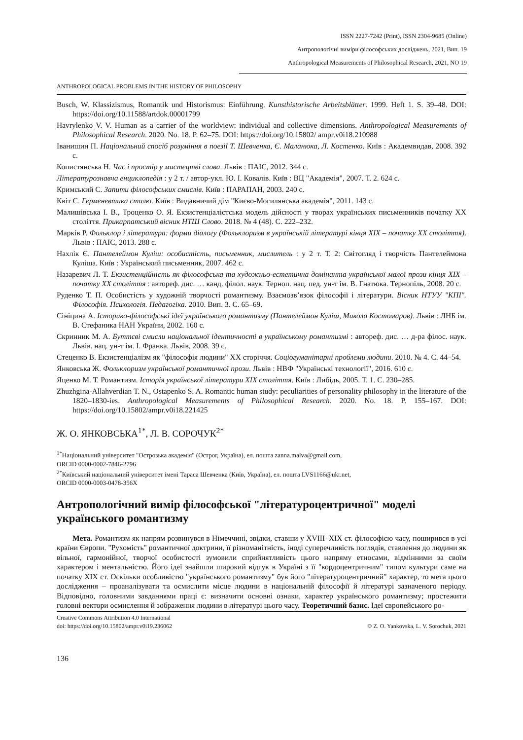ISSN 2227-7242 (Print), ISSN 2304-9685 (Online)
Антропологічні виміри філософських досліджень, 2021, Вип. 19
Anthropological Measurements of Philosophical Research, 2021, NO 19
ANTHROPOLOGICAL PROBLEMS IN THE HISTORY OF PHILOSOPHY
Busch, W. Klassizismus, Romantik und Historismus: Einführung. Kunsthistorische Arbeitsblätter. 1999. Heft 1. S. 39–48. DOI: https://doi.org/10.11588/artdok.00001799
Havrylenko V. V. Human as a carrier of the worldview: individual and collective dimensions. Anthropological Measurements of Philosophical Research. 2020. No. 18. P. 62–75. DOI: https://doi.org/10.15802/ ampr.v0i18.210988
Іванишин П. Національний спосіб розуміння в поезії Т. Шевченка, Є. Маланюка, Л. Костенко. Київ : Академвидав, 2008. 392 с.
Копистянська Н. Час і простір у мистецтві слова. Львів : ПАІС, 2012. 344 с.
Літературознавча енциклопедія : у 2 т. / автор-укл. Ю. І. Ковалів. Київ : ВЦ "Академія", 2007. Т. 2. 624 с.
Кримський С. Запити філософських смислів. Київ : ПАРАПАН, 2003. 240 с.
Квіт С. Герменевтика стилю. Київ : Видавничий дім "Києво-Могилянська академія", 2011. 143 с.
Малишівська І. В., Троценко О. Я. Екзистенціалістська модель дійсності у творах українських письменників початку ХХ століття. Прикарпатський вісник НТШ Слово. 2018. № 4 (48). С. 222–232.
Марків Р. Фольклор і література: форми діалогу (Фольклоризм в українській літературі кінця XIX – початку XX століття). Львів : ПАІС, 2013. 288 с.
Нахлік Є. Пантелеймон Куліш: особистість, письменник, мислитель : у 2 т. Т. 2: Світогляд і творчість Пантелеймона Куліша. Київ : Український письменник, 2007. 462 с.
Назаревич Л. Т. Екзистенційність як філософська та художньо-естетична домінанта української малої прози кінця XIX – початку XX століття : автореф. дис. … канд. філол. наук. Терноп. нац. пед. ун-т ім. В. Гнатюка. Тернопіль, 2008. 20 с.
Руденко Т. П. Особистість у художній творчості романтизму. Взаємозв’язок філософії і літератури. Вісник НТУУ "КПІ". Філософія. Психологія. Педагогіка. 2010. Вип. 3. С. 65–69.
Сініцина А. Історико-філософські ідеї українського романтизму (Пантелеймон Куліш, Микола Костомаров). Львів : ЛНБ ім. В. Стефаника НАН України, 2002. 160 с.
Скринник М. А. Буттєві смисли національної ідентичності в українському романтизмі : автореф. дис. … д-ра філос. наук. Львів. нац. ун-т ім. І. Франка. Львів, 2008. 39 с.
Стеценко В. Екзистенціалізм як "філософія людини" ХХ сторіччя. Соціогуманітарні проблеми людини. 2010. № 4. С. 44–54.
Янковська Ж. Фольклоризм української романтичної прози. Львів : НВФ "Українські технології", 2016. 610 с.
Яценко М. Т. Романтизм. Історія української літератури XIX століття. Київ : Либідь, 2005. Т. 1. С. 230–285.
Zhuzhgina-Allahverdian T. N., Ostapenko S. A. Romantic human study: peculiarities of personality philosophy in the literature of the 1820–1830-ies. Anthropological Measurements of Philosophical Research. 2020. No. 18. P. 155–167. DOI: https://doi.org/10.15802/ampr.v0i18.221425
Ж. О. ЯНКОВСЬКА<sup>1*</sup>, Л. В. СОРОЧУК<sup>2*</sup>
<sup>1*</sup>Національний університет "Острозька академія" (Острог, Україна), ел. пошта zanna.malva@gmail.com,
ORCID 0000-0002-7846-2796
<sup>2*</sup>Київський національний університет імені Тараса Шевченка (Київ, Україна), ел. пошта LVS1166@ukr.net,
ORCID 0000-0003-0478-356X
Антропологічний вимір філософської "літературоцентричної" моделі українського романтизму
Мета. Романтизм як напрям розвинувся в Німеччині, звідки, ставши у XVIII–XIX ст. філософією часу, поширився в усі країни Європи. "Рухомість" романтичної доктрини, її різноманітність, іноді суперечливість поглядів, ставлення до людини як вільної, гармонійної, творчої особистості зумовили сприйнятливість цього напряму етносами, відмінними за своїм характером і ментальністю. Його ідеї знайшли широкий відгук в Україні з її "кордоцентричним" типом культури саме на початку XIX ст. Оскільки особливістю "українського романтизму" був його "літературоцентричний" характер, то мета цього дослідження – проаналізувати та осмислити місце людини в національній філософії й літературі зазначеного періоду. Відповідно, головними завданнями праці є: визначити основні ознаки, характер українського романтизму; простежити головні вектори осмислення й зображення людини в літературі цього часу. Теоретичний базис. Ідеї європейського ро-
Creative Commons Attribution 4.0 International
doi: https://doi.org/10.15802/ampr.v0i19.236062
© Z. O. Yankovska, L. V. Sorochuk, 2021
136